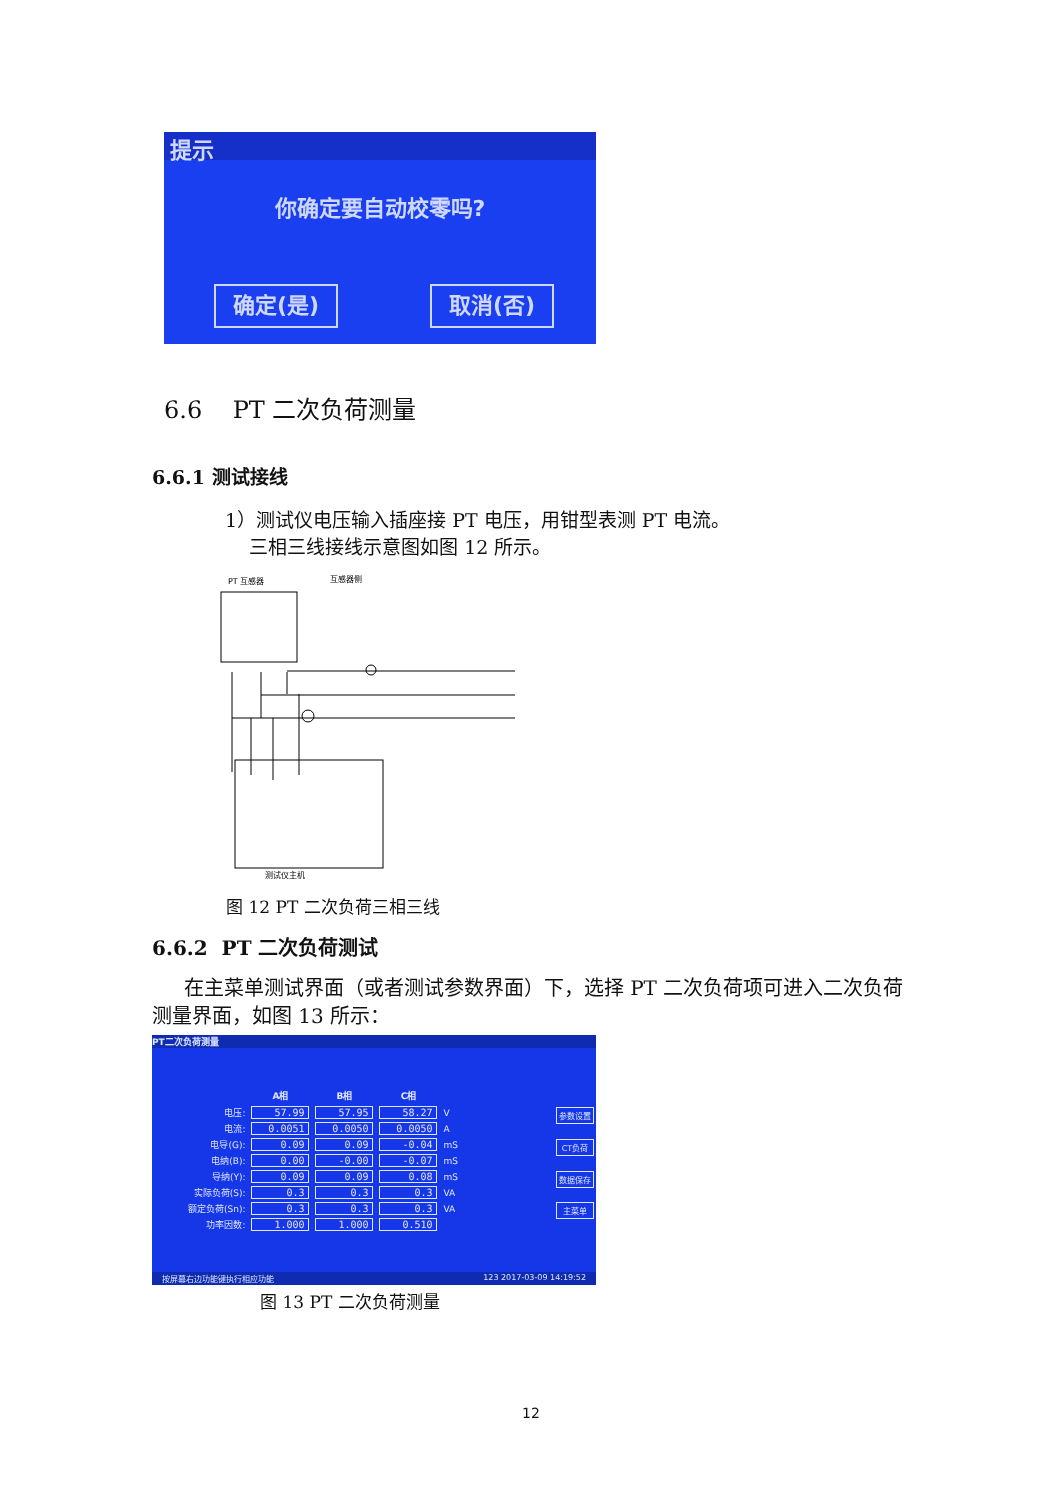提示
你确定要自动校零吗?
确定(是) 取消(否)
6.6 PT 二次负荷测量
6.6.1 测试接线
1）测试仪电压输入插座接 PT 电压，用钳型表测 PT 电流。
三相三线接线示意图如图 12 所示。
PT 互感器
互感器侧
测试仪主机
图 12 PT 二次负荷三相三线
6.6.2 PT 二次负荷测试
在主菜单测试界面（或者测试参数界面）下，选择 PT 二次负荷项可进入二次负荷测量界面，如图 13 所示：
PT二次负荷测量
| | A相 | B相 | C相 | |
| --- | --- | --- | --- | --- |
| 电压: | 57.99 | 57.95 | 58.27 | V |
| 电流: | 0.0051 | 0.0050 | 0.0050 | A |
| 电导(G): | 0.09 | 0.09 | -0.04 | mS |
| 电纳(B): | 0.00 | -0.00 | -0.07 | mS |
| 导纳(Y): | 0.09 | 0.09 | 0.08 | mS |
| 实际负荷(S): | 0.3 | 0.3 | 0.3 | VA |
| 额定负荷(Sn): | 0.3 | 0.3 | 0.3 | VA |
| 功率因数: | 1.000 | 1.000 | 0.510 | |
参数设置
CT负荷
数据保存
主菜单
按屏幕右边功能键执行相应功能 123 2017-03-09 14:19:52
图 13 PT 二次负荷测量
12